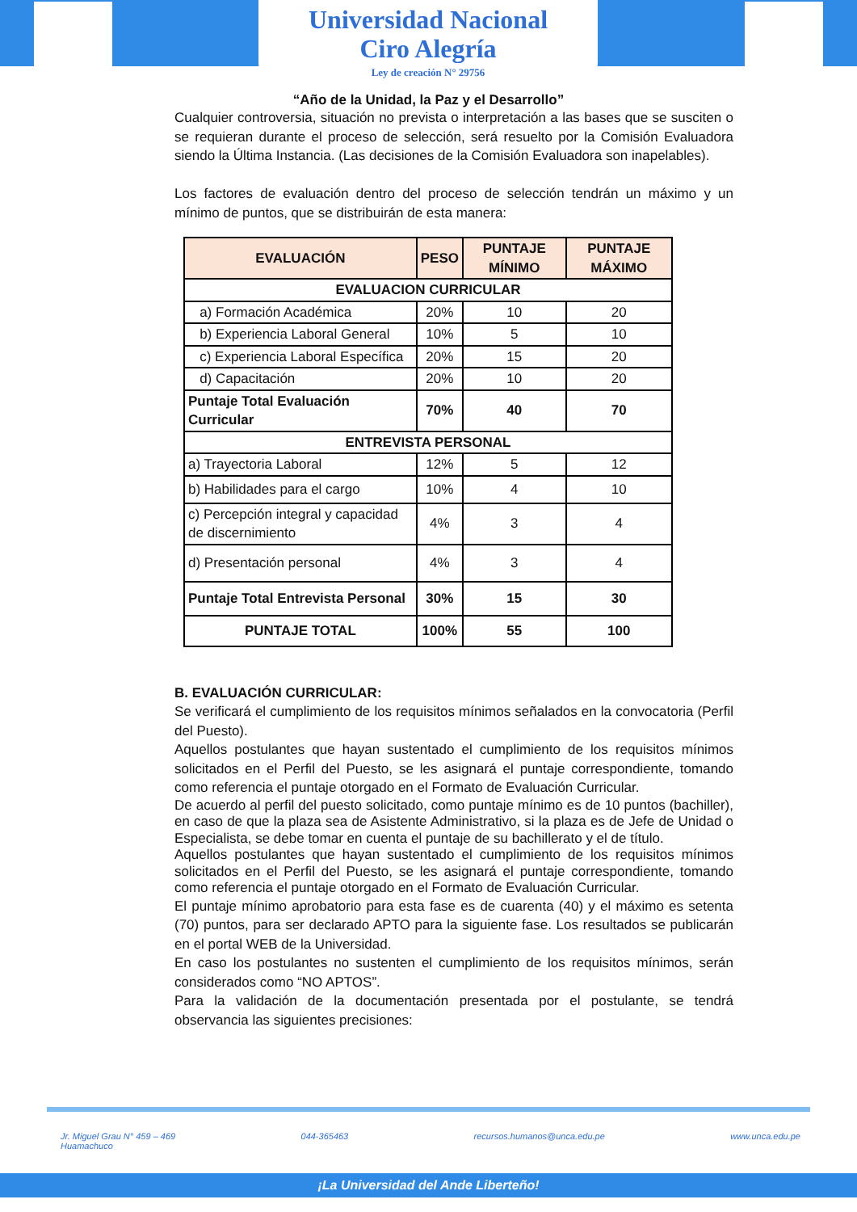Universidad Nacional
Ciro Alegría
Ley de creación N° 29756
“Año de la Unidad, la Paz y el Desarrollo”
Cualquier controversia, situación no prevista o interpretación a las bases que se susciten o se requieran durante el proceso de selección, será resuelto por la Comisión Evaluadora siendo la Última Instancia. (Las decisiones de la Comisión Evaluadora son inapelables).
Los factores de evaluación dentro del proceso de selección tendrán un máximo y un mínimo de puntos, que se distribuirán de esta manera:
| EVALUACIÓN | PESO | PUNTAJE MÍNIMO | PUNTAJE MÁXIMO |
| --- | --- | --- | --- |
| EVALUACION CURRICULAR | | | |
| a) Formación Académica | 20% | 10 | 20 |
| b) Experiencia Laboral General | 10% | 5 | 10 |
| c) Experiencia Laboral Específica | 20% | 15 | 20 |
| d) Capacitación | 20% | 10 | 20 |
| Puntaje Total Evaluación Curricular | 70% | 40 | 70 |
| ENTREVISTA PERSONAL | | | |
| a) Trayectoria Laboral | 12% | 5 | 12 |
| b) Habilidades para el cargo | 10% | 4 | 10 |
| c) Percepción integral y capacidad de discernimiento | 4% | 3 | 4 |
| d) Presentación personal | 4% | 3 | 4 |
| Puntaje Total Entrevista Personal | 30% | 15 | 30 |
| PUNTAJE TOTAL | 100% | 55 | 100 |
B. EVALUACIÓN CURRICULAR:
Se verificará el cumplimiento de los requisitos mínimos señalados en la convocatoria (Perfil del Puesto).
Aquellos postulantes que hayan sustentado el cumplimiento de los requisitos mínimos solicitados en el Perfil del Puesto, se les asignará el puntaje correspondiente, tomando como referencia el puntaje otorgado en el Formato de Evaluación Curricular.
De acuerdo al perfil del puesto solicitado, como puntaje mínimo es de 10 puntos (bachiller), en caso de que la plaza sea de Asistente Administrativo, si la plaza es de Jefe de Unidad o Especialista, se debe tomar en cuenta el puntaje de su bachillerato y el de título.
Aquellos postulantes que hayan sustentado el cumplimiento de los requisitos mínimos solicitados en el Perfil del Puesto, se les asignará el puntaje correspondiente, tomando como referencia el puntaje otorgado en el Formato de Evaluación Curricular.
El puntaje mínimo aprobatorio para esta fase es de cuarenta (40) y el máximo es setenta (70) puntos, para ser declarado APTO para la siguiente fase. Los resultados se publicarán en el portal WEB de la Universidad.
En caso los postulantes no sustenten el cumplimiento de los requisitos mínimos, serán considerados como “NO APTOS”.
Para la validación de la documentación presentada por el postulante, se tendrá observancia las siguientes precisiones:
Jr. Miguel Grau N° 459 – 469
Huamachuco 044-365463 recursos.humanos@unca.edu.pe www.unca.edu.pe
¡La Universidad del Ande Liberteño!